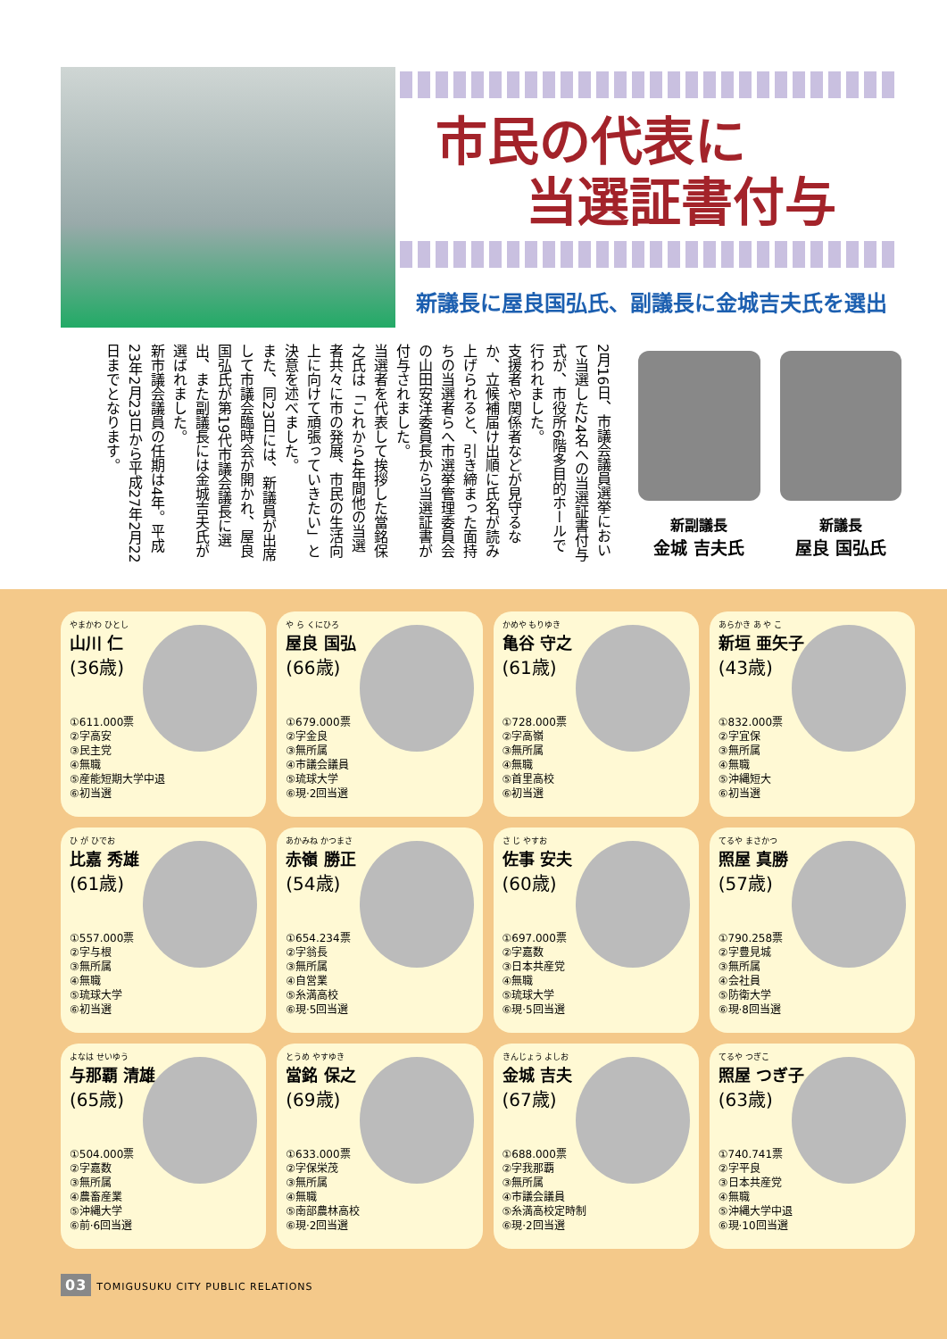市民の代表に
当選証書付与
新議長に屋良国弘氏、副議長に金城吉夫氏を選出
2月16日、市議会議員選挙において当選した24名への当選証書付与式が、市役所6階多目的ホールで行われました。
支援者や関係者などが見守るなか、立候補届け出順に氏名が読み上げられると、引き締まった面持ちの当選者らへ市選挙管理委員会の山田安洋委員長から当選証書が付与されました。
当選者を代表して挨拶した當銘保之氏は「これから4年間他の当選者共々に市の発展、市民の生活向上に向けて頑張っていきたい」と決意を述べました。
また、同23日には、新議員が出席して市議会臨時会が開かれ、屋良国弘氏が第19代市議会議長に選出、また副議長には金城吉夫氏が選ばれました。
新市議会議員の任期は4年。平成23年2月23日から平成27年2月22日までとなります。
新副議長
金城 吉夫氏
新議長
屋良 国弘氏
やまかわ ひとし
山川 仁
(36歳)
①611.000票
②字高安
③民主党
④無職
⑤産能短期大学中退
⑥初当選
や ら くにひろ
屋良 国弘
(66歳)
①679.000票
②字金良
③無所属
④市議会議員
⑤琉球大学
⑥現·2回当選
かめや もりゆき
亀谷 守之
(61歳)
①728.000票
②字高嶺
③無所属
④無職
⑤首里高校
⑥初当選
あらかき あ や こ
新垣 亜矢子
(43歳)
①832.000票
②字宜保
③無所属
④無職
⑤沖縄短大
⑥初当選
ひ が ひでお
比嘉 秀雄
(61歳)
①557.000票
②字与根
③無所属
④無職
⑤琉球大学
⑥初当選
あかみね かつまさ
赤嶺 勝正
(54歳)
①654.234票
②字翁長
③無所属
④自営業
⑤糸満高校
⑥現·5回当選
さ じ やすお
佐事 安夫
(60歳)
①697.000票
②字嘉数
③日本共産党
④無職
⑤琉球大学
⑥現·5回当選
てるや まさかつ
照屋 真勝
(57歳)
①790.258票
②字豊見城
③無所属
④会社員
⑤防衛大学
⑥現·8回当選
よなは せいゆう
与那覇 清雄
(65歳)
①504.000票
②字嘉数
③無所属
④農畜産業
⑤沖縄大学
⑥前·6回当選
とうめ やすゆき
當銘 保之
(69歳)
①633.000票
②字保栄茂
③無所属
④無職
⑤南部農林高校
⑥現·2回当選
きんじょう よしお
金城 吉夫
(67歳)
①688.000票
②字我那覇
③無所属
④市議会議員
⑤糸満高校定時制
⑥現·2回当選
てるや つぎこ
照屋 つぎ子
(63歳)
①740.741票
②字平良
③日本共産党
④無職
⑤沖縄大学中退
⑥現·10回当選
03 TOMIGUSUKU CITY PUBLIC RELATIONS